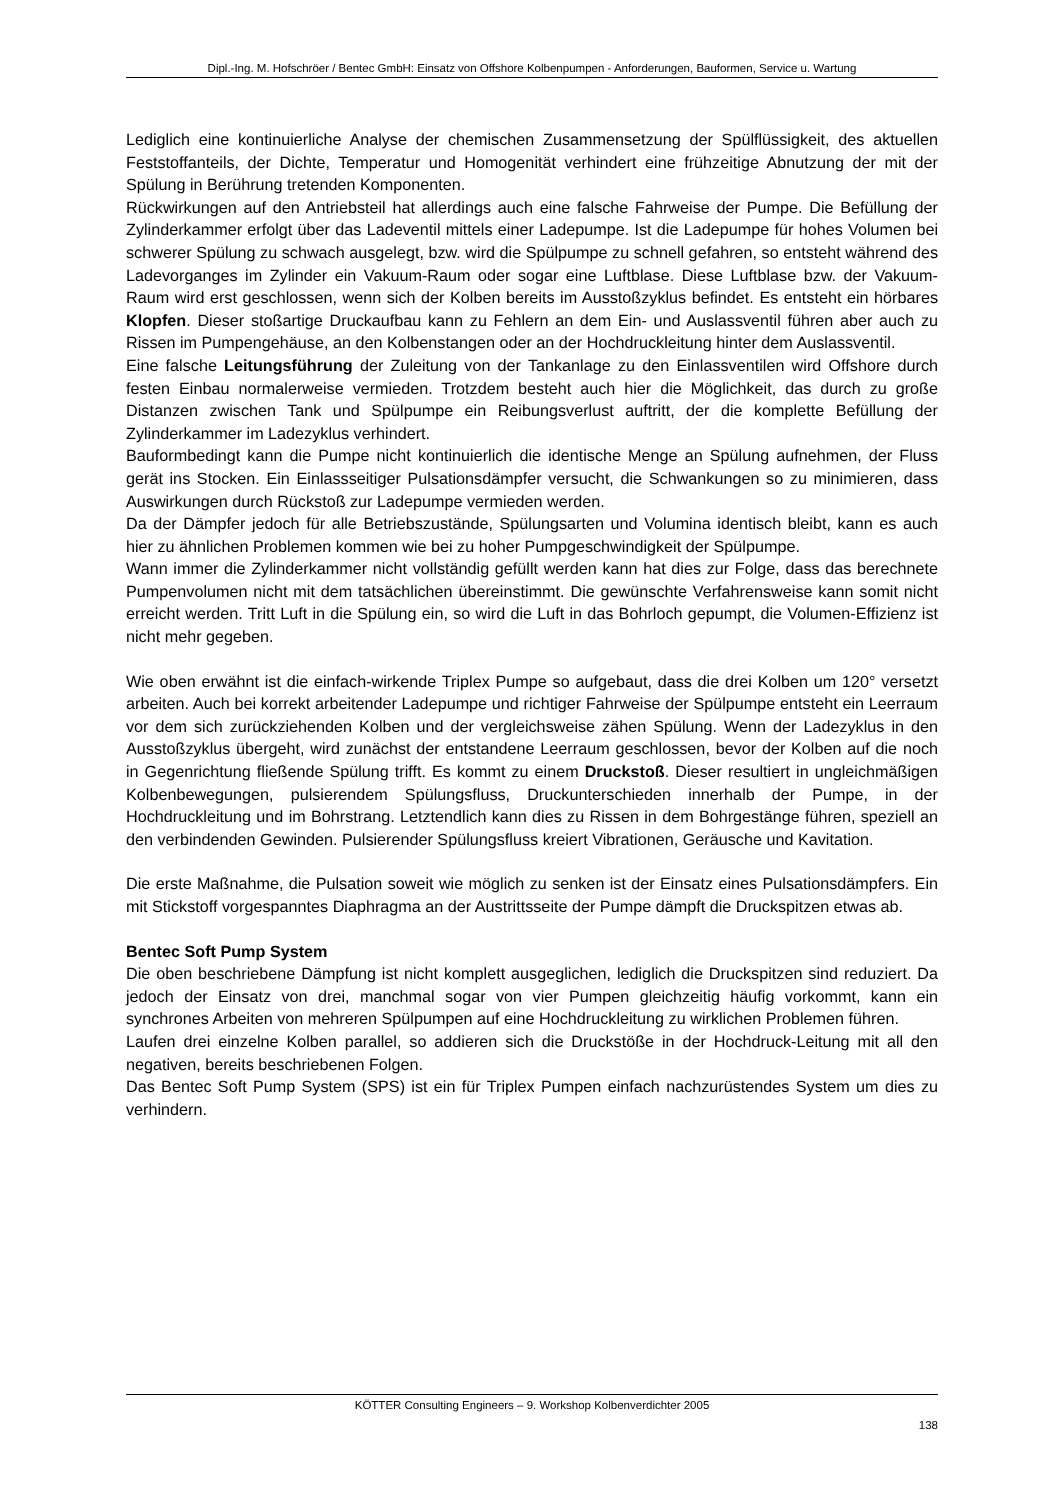Dipl.-Ing. M. Hofschröer / Bentec GmbH: Einsatz von Offshore Kolbenpumpen - Anforderungen, Bauformen, Service u. Wartung
Lediglich eine kontinuierliche Analyse der chemischen Zusammensetzung der Spülflüssigkeit, des aktuellen Feststoffanteils, der Dichte, Temperatur und Homogenität verhindert eine frühzeitige Abnutzung der mit der Spülung in Berührung tretenden Komponenten.
Rückwirkungen auf den Antriebsteil hat allerdings auch eine falsche Fahrweise der Pumpe. Die Befüllung der Zylinderkammer erfolgt über das Ladeventil mittels einer Ladepumpe. Ist die Ladepumpe für hohes Volumen bei schwerer Spülung zu schwach ausgelegt, bzw. wird die Spülpumpe zu schnell gefahren, so entsteht während des Ladevorganges im Zylinder ein Vakuum-Raum oder sogar eine Luftblase. Diese Luftblase bzw. der Vakuum-Raum wird erst geschlossen, wenn sich der Kolben bereits im Ausstoßzyklus befindet. Es entsteht ein hörbares Klopfen. Dieser stoßartige Druckaufbau kann zu Fehlern an dem Ein- und Auslassventil führen aber auch zu Rissen im Pumpengehäuse, an den Kolbenstangen oder an der Hochdruckleitung hinter dem Auslassventil.
Eine falsche Leitungsführung der Zuleitung von der Tankanlage zu den Einlassventilen wird Offshore durch festen Einbau normalerweise vermieden. Trotzdem besteht auch hier die Möglichkeit, das durch zu große Distanzen zwischen Tank und Spülpumpe ein Reibungsverlust auftritt, der die komplette Befüllung der Zylinderkammer im Ladezyklus verhindert.
Bauformbedingt kann die Pumpe nicht kontinuierlich die identische Menge an Spülung aufnehmen, der Fluss gerät ins Stocken. Ein Einlassseitiger Pulsationsdämpfer versucht, die Schwankungen so zu minimieren, dass Auswirkungen durch Rückstoß zur Ladepumpe vermieden werden.
Da der Dämpfer jedoch für alle Betriebszustände, Spülungsarten und Volumina identisch bleibt, kann es auch hier zu ähnlichen Problemen kommen wie bei zu hoher Pumpgeschwindigkeit der Spülpumpe.
Wann immer die Zylinderkammer nicht vollständig gefüllt werden kann hat dies zur Folge, dass das berechnete Pumpenvolumen nicht mit dem tatsächlichen übereinstimmt. Die gewünschte Verfahrensweise kann somit nicht erreicht werden. Tritt Luft in die Spülung ein, so wird die Luft in das Bohrloch gepumpt, die Volumen-Effizienz ist nicht mehr gegeben.
Wie oben erwähnt ist die einfach-wirkende Triplex Pumpe so aufgebaut, dass die drei Kolben um 120° versetzt arbeiten. Auch bei korrekt arbeitender Ladepumpe und richtiger Fahrweise der Spülpumpe entsteht ein Leerraum vor dem sich zurückziehenden Kolben und der vergleichsweise zähen Spülung. Wenn der Ladezyklus in den Ausstoßzyklus übergeht, wird zunächst der entstandene Leerraum geschlossen, bevor der Kolben auf die noch in Gegenrichtung fließende Spülung trifft. Es kommt zu einem Druckstoß. Dieser resultiert in ungleichmäßigen Kolbenbewegungen, pulsierendem Spülungsfluss, Druckunterschieden innerhalb der Pumpe, in der Hochdruckleitung und im Bohrstrang. Letztendlich kann dies zu Rissen in dem Bohrgestänge führen, speziell an den verbindenden Gewinden. Pulsierender Spülungsfluss kreiert Vibrationen, Geräusche und Kavitation.
Die erste Maßnahme, die Pulsation soweit wie möglich zu senken ist der Einsatz eines Pulsationsdämpfers. Ein mit Stickstoff vorgespanntes Diaphragma an der Austrittsseite der Pumpe dämpft die Druckspitzen etwas ab.
Bentec Soft Pump System
Die oben beschriebene Dämpfung ist nicht komplett ausgeglichen, lediglich die Druckspitzen sind reduziert. Da jedoch der Einsatz von drei, manchmal sogar von vier Pumpen gleichzeitig häufig vorkommt, kann ein synchrones Arbeiten von mehreren Spülpumpen auf eine Hochdruckleitung zu wirklichen Problemen führen.
Laufen drei einzelne Kolben parallel, so addieren sich die Druckstöße in der Hochdruck-Leitung mit all den negativen, bereits beschriebenen Folgen.
Das Bentec Soft Pump System (SPS) ist ein für Triplex Pumpen einfach nachzurüstendes System um dies zu verhindern.
KÖTTER Consulting Engineers – 9. Workshop Kolbenverdichter 2005
138